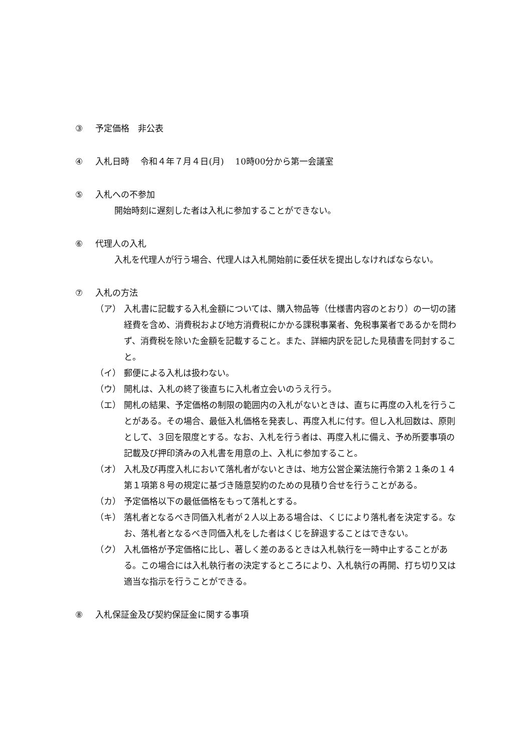③ 予定価格　非公表
④ 入札日時　 令和４年７月４日(月)　 10時00分から第一会議室
⑤ 入札への不参加
開始時刻に遅刻した者は入札に参加することができない。
⑥ 代理人の入札
入札を代理人が行う場合、代理人は入札開始前に委任状を提出しなければならない。
⑦ 入札の方法
（ア） 入札書に記載する入札金額については、購入物品等（仕様書内容のとおり）の一切の諸経費を含め、消費税および地方消費税にかかる課税事業者、免税事業者であるかを問わず、消費税を除いた金額を記載すること。また、詳細内訳を記した見積書を同封すること。
（イ） 郵便による入札は扱わない。
（ウ） 開札は、入札の終了後直ちに入札者立会いのうえ行う。
（エ） 開札の結果、予定価格の制限の範囲内の入札がないときは、直ちに再度の入札を行うことがある。その場合、最低入札価格を発表し、再度入札に付す。但し入札回数は、原則として、３回を限度とする。なお、入札を行う者は、再度入札に備え、予め所要事項の記載及び押印済みの入札書を用意の上、入札に参加すること。
（オ） 入札及び再度入札において落札者がないときは、地方公営企業法施行令第２１条の１４第１項第８号の規定に基づき随意契約のための見積り合せを行うことがある。
（カ） 予定価格以下の最低価格をもって落札とする。
（キ） 落札者となるべき同価入札者が２人以上ある場合は、くじにより落札者を決定する。なお、落札者となるべき同価入札をした者はくじを辞退することはできない。
（ク） 入札価格が予定価格に比し、著しく差のあるときは入札執行を一時中止することがある。この場合には入札執行者の決定するところにより、入札執行の再開、打ち切り又は適当な指示を行うことができる。
⑧ 入札保証金及び契約保証金に関する事項